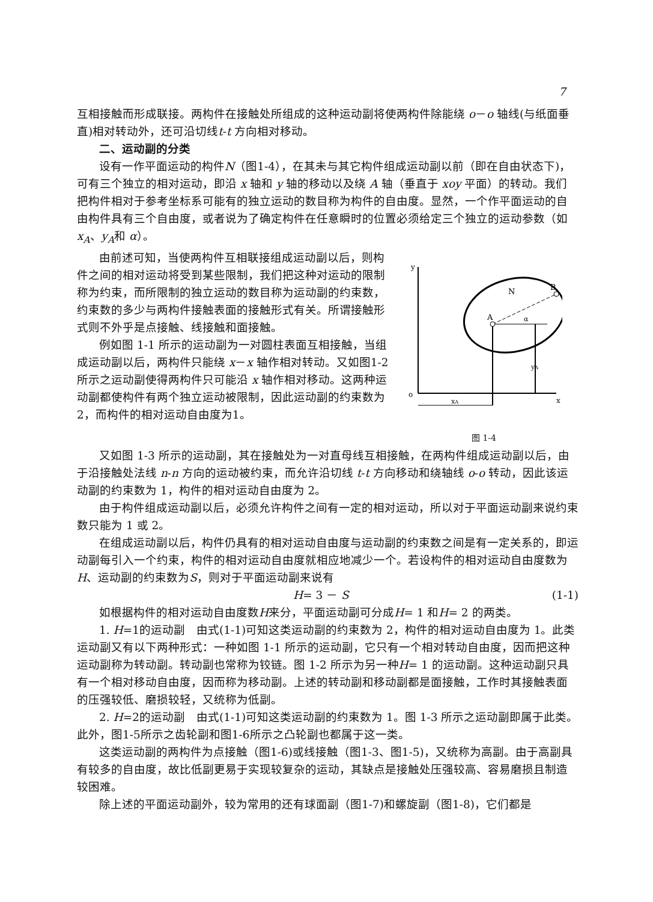7
互相接触而形成联接。两构件在接触处所组成的这种运动副将使两构件除能绕 o－o 轴线(与纸面垂直)相对转动外，还可沿切线t-t 方向相对移动。
二、运动副的分类
设有一作平面运动的构件N（图1-4），在其未与其它构件组成运动副以前（即在自由状态下)，可有三个独立的相对运动，即沿 x 轴和 y 轴的移动以及绕 A 轴（垂直于 xoy 平面）的转动。我们把构件相对于参考坐标系可能有的独立运动的数目称为构件的自由度。显然，一个作平面运动的自由构件具有三个自由度，或者说为了确定构件在任意瞬时的位置必须给定三个独立的运动参数（如x<sub>A</sub>、y<sub>A</sub>和 α）。
由前述可知，当使两构件互相联接组成运动副以后，则构件之间的相对运动将受到某些限制，我们把这种对运动的限制称为约束，而所限制的独立运动的数目称为运动副的约束数，约束数的多少与两构件接触表面的接触形式有关。所谓接触形式则不外乎是点接触、线接触和面接触。
例如图 1-1 所示的运动副为一对圆柱表面互相接触，当组成运动副以后，两构件只能绕 x－x 轴作相对转动。又如图1-2所示之运动副使得两构件只可能沿 x 轴作相对移动。这两种运动副都使构件有两个独立运动被限制，因此运动副的约束数为 2，而构件的相对运动自由度为1。
y
o
x
A
B
N
α
yA
xA
图 1-4
又如图 1-3 所示的运动副，其在接触处为一对直母线互相接触，在两构件组成运动副以后，由于沿接触处法线 n-n 方向的运动被约束，而允许沿切线 t-t 方向移动和绕轴线 o-o 转动，因此该运动副的约束数为 1，构件的相对运动自由度为 2。
由于构件组成运动副以后，必须允许构件之间有一定的相对运动，所以对于平面运动副来说约束数只能为 1 或 2。
在组成运动副以后，构件仍具有的相对运动自由度与运动副的约束数之间是有一定关系的，即运动副每引入一个约束，构件的相对运动自由度就相应地减少一个。若设构件的相对运动自由度数为H、运动副的约束数为S，则对于平面运动副来说有
H= 3 － S (1-1)
如根据构件的相对运动自由度数H来分，平面运动副可分成H= 1 和H= 2 的两类。
1. H=1的运动副　由式(1-1)可知这类运动副的约束数为 2，构件的相对运动自由度为 1。此类运动副又有以下两种形式：一种如图 1-1 所示的运动副，它只有一个相对转动自由度，因而把这种运动副称为转动副。转动副也常称为铰链。图 1-2 所示为另一种H= 1 的运动副。这种运动副只具有一个相对移动自由度，因而称为移动副。上述的转动副和移动副都是面接触，工作时其接触表面的压强较低、磨损较轻，又统称为低副。
2. H=2的运动副　由式(1-1)可知这类运动副的约束数为 1。图 1-3 所示之运动副即属于此类。此外，图1-5所示之齿轮副和图1-6所示之凸轮副也都属于这一类。
这类运动副的两构件为点接触（图1-6)或线接触（图1-3、图1-5)，又统称为高副。由于高副具有较多的自由度，故比低副更易于实现较复杂的运动，其缺点是接触处压强较高、容易磨损且制造较困难。
除上述的平面运动副外，较为常用的还有球面副（图1-7)和螺旋副（图1-8)，它们都是